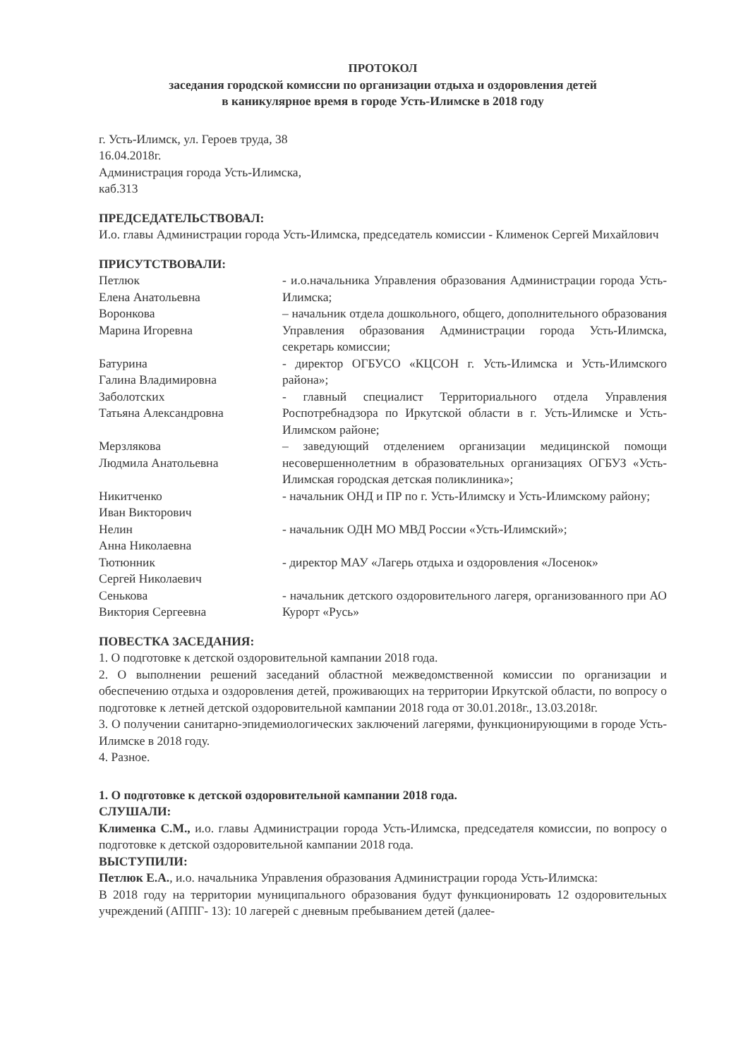ПРОТОКОЛ
заседания городской комиссии по организации отдыха и оздоровления детей
в каникулярное время в городе Усть-Илимске в 2018 году
г. Усть-Илимск, ул. Героев труда, 38
16.04.2018г.
Администрация города Усть-Илимска,
каб.313
ПРЕДСЕДАТЕЛЬСТВОВАЛ:
И.о. главы Администрации города Усть-Илимска, председатель комиссии - Клименок Сергей Михайлович
ПРИСУТСТВОВАЛИ:
| Петлюк Елена Анатольевна | - и.о.начальника Управления образования Администрации города Усть-Илимска; |
| Воронкова Марина Игоревна | – начальник отдела дошкольного, общего, дополнительного образования Управления образования Администрации города Усть-Илимска, секретарь комиссии; |
| Батурина Галина Владимировна | - директор ОГБУСО «КЦСОН г. Усть-Илимска и Усть-Илимского района»; |
| Заболотских Татьяна Александровна | - главный специалист Территориального отдела Управления Роспотребнадзора по Иркутской области в г. Усть-Илимске и Усть-Илимском районе; |
| Мерзлякова Людмила Анатольевна | – заведующий отделением организации медицинской помощи несовершеннолетним в образовательных организациях ОГБУЗ «Усть-Илимская городская детская поликлиника»; |
| Никитченко Иван Викторович | - начальник ОНД и ПР по г. Усть-Илимску и Усть-Илимскому району; |
| Нелин Анна Николаевна | - начальник ОДН МО МВД России «Усть-Илимский»; |
| Тютюнник Сергей Николаевич | - директор МАУ «Лагерь отдыха и оздоровления «Лосенок» |
| Сенькова Виктория Сергеевна | - начальник детского оздоровительного лагеря, организованного при АО Курорт «Русь» |
ПОВЕСТКА ЗАСЕДАНИЯ:
1. О подготовке к детской оздоровительной кампании 2018 года.
2. О выполнении решений заседаний областной межведомственной комиссии по организации и обеспечению отдыха и оздоровления детей, проживающих на территории Иркутской области, по вопросу о подготовке к летней детской оздоровительной кампании 2018 года от 30.01.2018г., 13.03.2018г.
3. О получении санитарно-эпидемиологических заключений лагерями, функционирующими в городе Усть-Илимске в 2018 году.
4. Разное.
1. О подготовке к детской оздоровительной кампании 2018 года.
СЛУШАЛИ:
Клименка С.М., и.о. главы Администрации города Усть-Илимска, председателя комиссии, по вопросу о подготовке к детской оздоровительной кампании 2018 года.
ВЫСТУПИЛИ:
Петлюк Е.А., и.о. начальника Управления образования Администрации города Усть-Илимска:
В 2018 году на территории муниципального образования будут функционировать 12 оздоровительных учреждений (АППГ- 13): 10 лагерей с дневным пребыванием детей (далее-